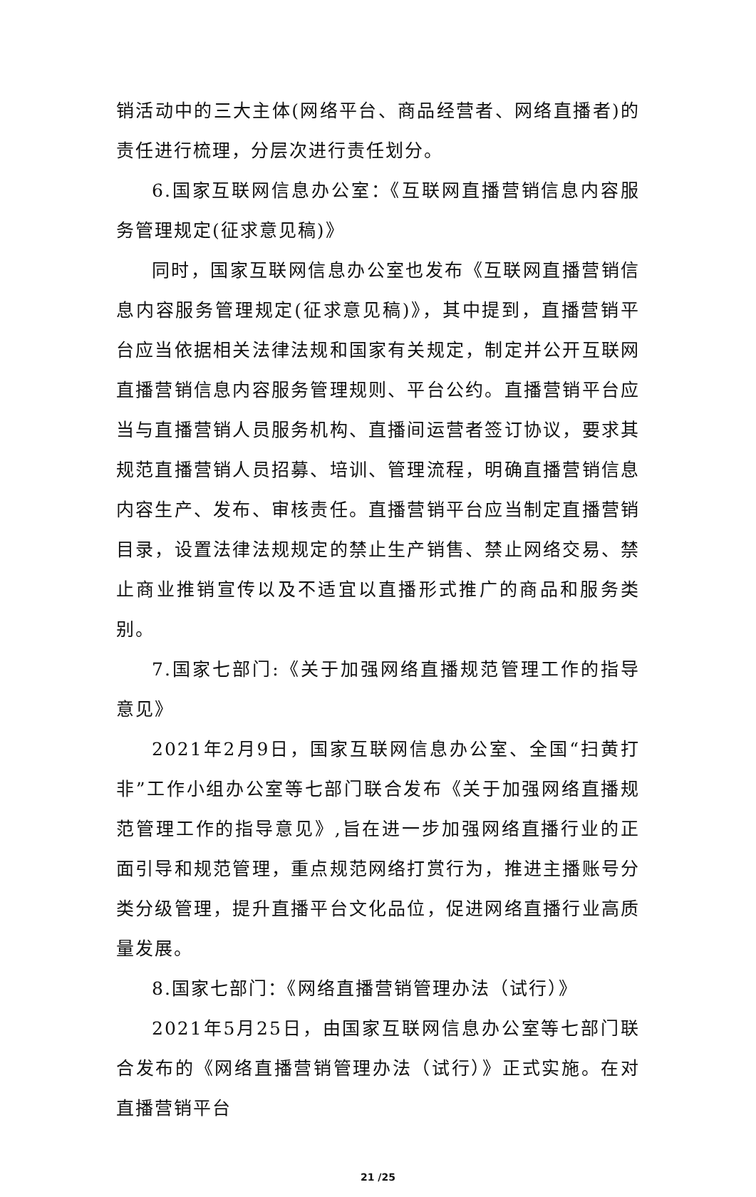销活动中的三大主体(网络平台、商品经营者、网络直播者)的责任进行梳理，分层次进行责任划分。
6.国家互联网信息办公室：《互联网直播营销信息内容服务管理规定(征求意见稿)》
同时，国家互联网信息办公室也发布《互联网直播营销信息内容服务管理规定(征求意见稿)》，其中提到，直播营销平台应当依据相关法律法规和国家有关规定，制定并公开互联网直播营销信息内容服务管理规则、平台公约。直播营销平台应当与直播营销人员服务机构、直播间运营者签订协议，要求其规范直播营销人员招募、培训、管理流程，明确直播营销信息内容生产、发布、审核责任。直播营销平台应当制定直播营销目录，设置法律法规规定的禁止生产销售、禁止网络交易、禁止商业推销宣传以及不适宜以直播形式推广的商品和服务类别。
7.国家七部门:《关于加强网络直播规范管理工作的指导意见》
2021年2月9日，国家互联网信息办公室、全国“扫黄打非”工作小组办公室等七部门联合发布《关于加强网络直播规范管理工作的指导意见》,旨在进一步加强网络直播行业的正面引导和规范管理，重点规范网络打赏行为，推进主播账号分类分级管理，提升直播平台文化品位，促进网络直播行业高质量发展。
8.国家七部门：《网络直播营销管理办法（试行）》
2021年5月25日，由国家互联网信息办公室等七部门联合发布的《网络直播营销管理办法（试行）》正式实施。在对直播营销平台
21 /25